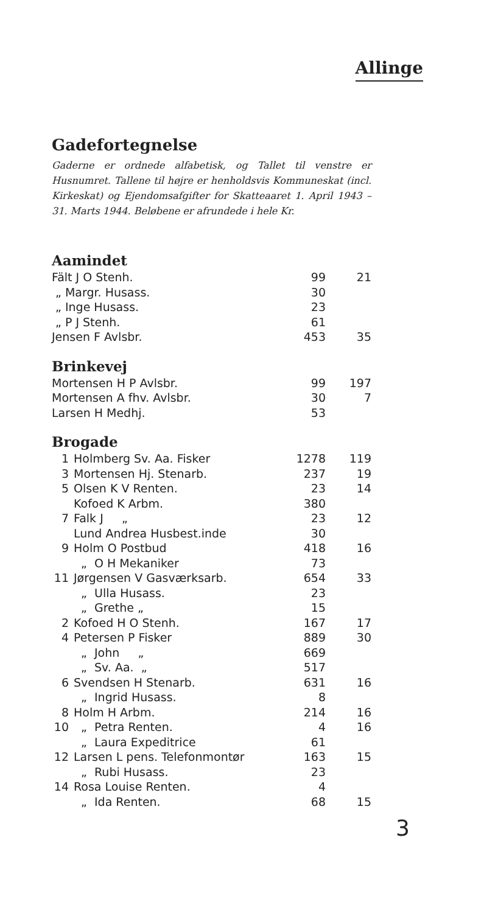Allinge
Gadefortegnelse
Gaderne er ordnede alfabetisk, og Tallet til venstre er Husnumret. Tallene til højre er henholdsvis Kommuneskat (incl. Kirkeskat) og Ejendomsafgifter for Skatteaaret 1. April 1943 – 31. Marts 1944. Beløbene er afrundede i hele Kr.
Aamindet
| Fält J O Stenh. | 99 | 21 |
| „ Margr. Husass. | 30 | |
| „ Inge Husass. | 23 | |
| „ P J Stenh. | 61 | |
| Jensen F Avlsbr. | 453 | 35 |
Brinkevej
| Mortensen H P Avlsbr. | 99 | 197 |
| Mortensen A fhv. Avlsbr. | 30 | 7 |
| Larsen H Medhj. | 53 | |
Brogade
| 1 | Holmberg Sv. Aa. Fisker | 1278 | 119 |
| 3 | Mortensen Hj. Stenarb. | 237 | 19 |
| 5 | Olsen K V Renten. | 23 | 14 |
| | Kofoed K Arbm. | 380 | |
| 7 | Falk J „ | 23 | 12 |
| | Lund Andrea Husbest.inde | 30 | |
| 9 | Holm O Postbud | 418 | 16 |
| | „ O H Mekaniker | 73 | |
| 11 | Jørgensen V Gasværksarb. | 654 | 33 |
| | „ Ulla Husass. | 23 | |
| | „ Grethe „ | 15 | |
| 2 | Kofoed H O Stenh. | 167 | 17 |
| 4 | Petersen P Fisker | 889 | 30 |
| | „ John „ | 669 | |
| | „ Sv. Aa. „ | 517 | |
| 6 | Svendsen H Stenarb. | 631 | 16 |
| | „ Ingrid Husass. | 8 | |
| 8 | Holm H Arbm. | 214 | 16 |
| 10 | „ Petra Renten. | 4 | 16 |
| | „ Laura Expeditrice | 61 | |
| 12 | Larsen L pens. Telefonmontør | 163 | 15 |
| | „ Rubi Husass. | 23 | |
| 14 | Rosa Louise Renten. | 4 | |
| | „ Ida Renten. | 68 | 15 |
3